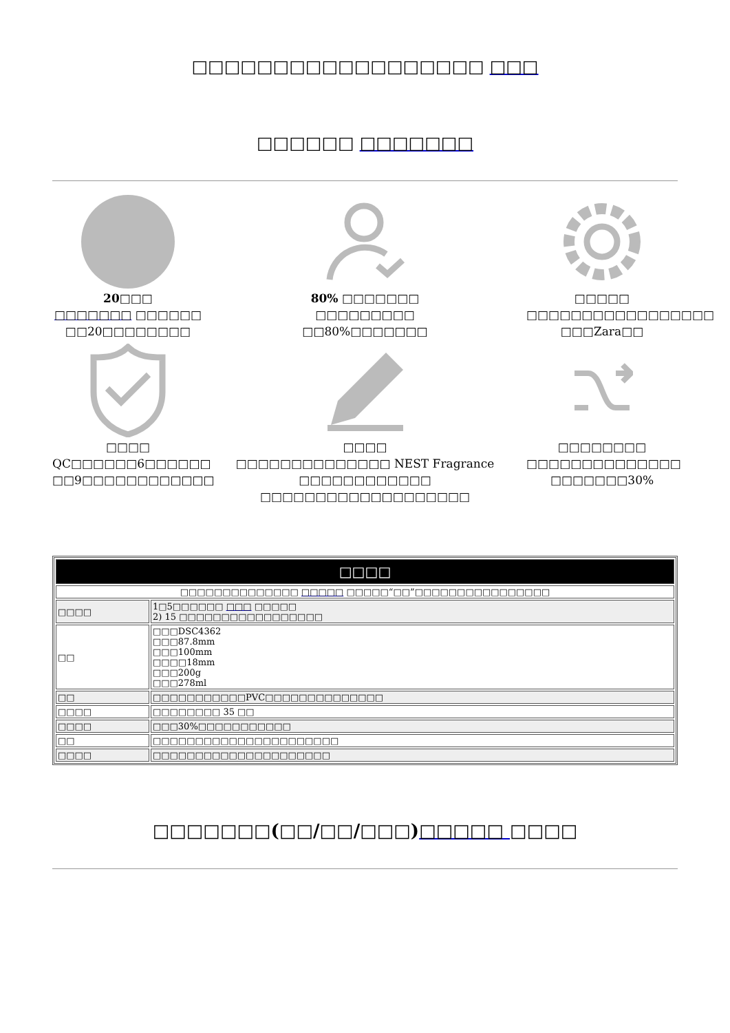□□□□□□□□□□□□□□□□□□ □□□
□□□□□□ □□□□□□□
20□□□
□□□□□□□ □□□□□□
□□20□□□□□□□□
80% □□□□□□□
□□□□□□□□□
□□80%□□□□□□□
□□□□□
□□□□□□□□□□□□□□□□□
□□□Zara□□
□□□□
QC□□□□□□6□□□□□□
□□9□□□□□□□□□□□□
□□□□
□□□□□□□□□□□□□□ NEST Fragrance □□□□□□□□□□□□
□□□□□□□□□□□□□□□□□□□
□□□□□□□□
□□□□□□□□□□□□□□
□□□□□□□30%
| □□□□ | |
| --- | --- |
| □□□□□□□□□□□□□□ □□□□□ □□□□□“□□”□□□□□□□□□□□□□□□□ | |
| □□□□ | 1□5□□□□□□ □□□ □□□□□ 2) 15 □□□□□□□□□□□□□□□□□ |
| □□ | □□□DSC4362 □□□87.8mm □□□100mm □□□□18mm □□□200g □□□278ml |
| □□ | □□□□□□□□□□□PVC□□□□□□□□□□□□□□ |
| □□□□ | □□□□□□□□ 35 □□ |
| □□□□ | □□□30%□□□□□□□□□□□ |
| □□ | □□□□□□□□□□□□□□□□□□□□□□ |
| □□□□ | □□□□□□□□□□□□□□□□□□□□□ |
□□□□□□□(□□/□□/□□□)□□□□□ □□□□